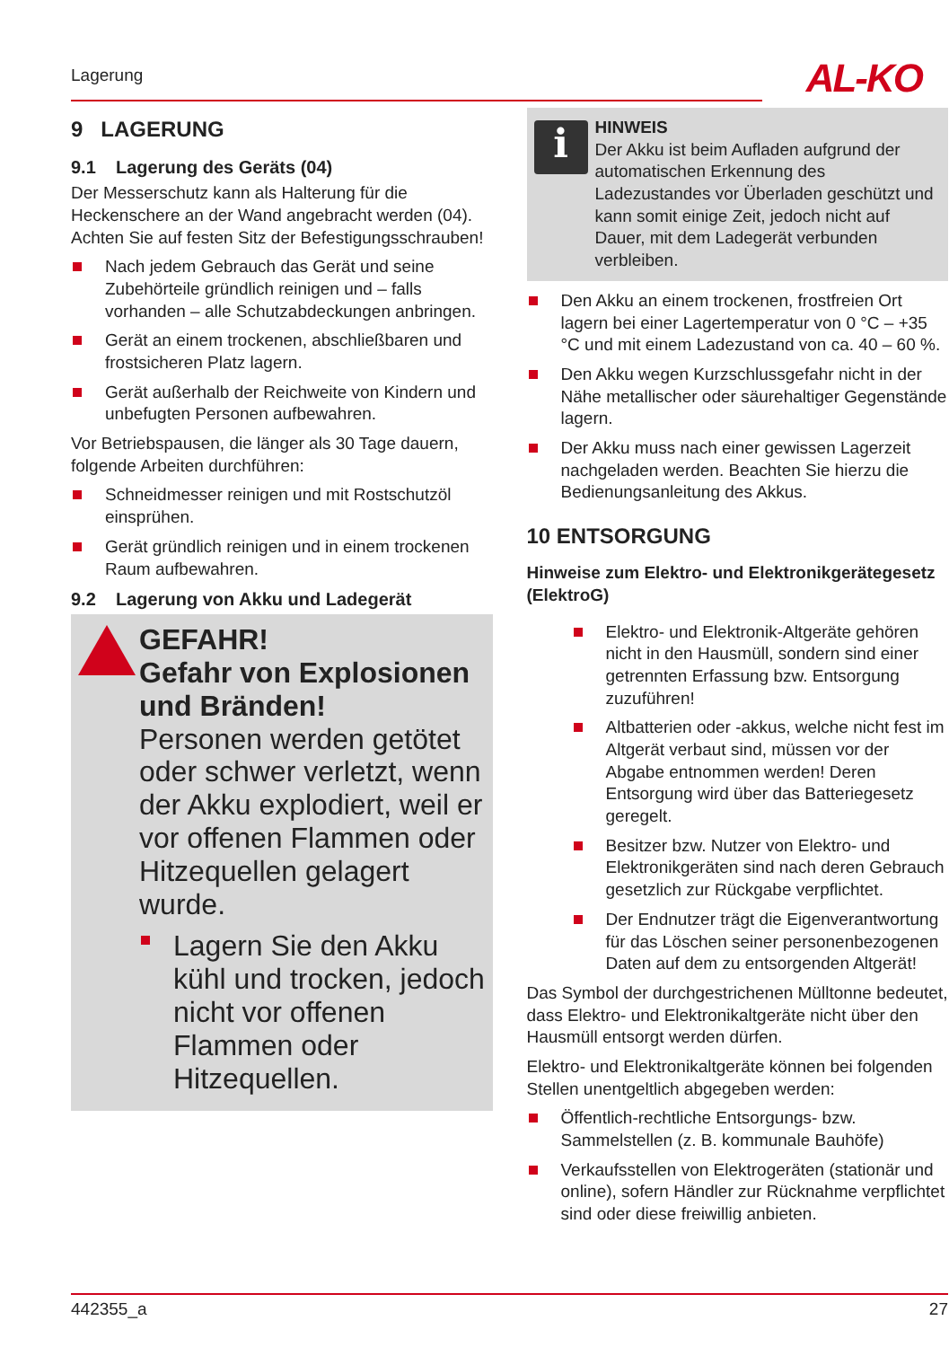Lagerung AL-KO
9 LAGERUNG
9.1 Lagerung des Geräts (04)
Der Messerschutz kann als Halterung für die Heckenschere an der Wand angebracht werden (04). Achten Sie auf festen Sitz der Befestigungsschrauben!
Nach jedem Gebrauch das Gerät und seine Zubehörteile gründlich reinigen und – falls vorhanden – alle Schutzabdeckungen anbringen.
Gerät an einem trockenen, abschließbaren und frostsicheren Platz lagern.
Gerät außerhalb der Reichweite von Kindern und unbefugten Personen aufbewahren.
Vor Betriebspausen, die länger als 30 Tage dauern, folgende Arbeiten durchführen:
Schneidmesser reinigen und mit Rostschutzöl einsprühen.
Gerät gründlich reinigen und in einem trockenen Raum aufbewahren.
9.2 Lagerung von Akku und Ladegerät
GEFAHR!
Gefahr von Explosionen und Bränden!
Personen werden getötet oder schwer verletzt, wenn der Akku explodiert, weil er vor offenen Flammen oder Hitzequellen gelagert wurde.
Lagern Sie den Akku kühl und trocken, jedoch nicht vor offenen Flammen oder Hitzequellen.
i
HINWEIS
Der Akku ist beim Aufladen aufgrund der automatischen Erkennung des Ladezustandes vor Überladen geschützt und kann somit einige Zeit, jedoch nicht auf Dauer, mit dem Ladegerät verbunden verbleiben.
Den Akku an einem trockenen, frostfreien Ort lagern bei einer Lagertemperatur von 0 °C – +35 °C und mit einem Ladezustand von ca. 40 – 60 %.
Den Akku wegen Kurzschlussgefahr nicht in der Nähe metallischer oder säurehaltiger Gegenstände lagern.
Der Akku muss nach einer gewissen Lagerzeit nachgeladen werden. Beachten Sie hierzu die Bedienungsanleitung des Akkus.
10 ENTSORGUNG
Hinweise zum Elektro- und Elektronikgerätegesetz (ElektroG)
Elektro- und Elektronik-Altgeräte gehören nicht in den Hausmüll, sondern sind einer getrennten Erfassung bzw. Entsorgung zuzuführen!
Altbatterien oder -akkus, welche nicht fest im Altgerät verbaut sind, müssen vor der Abgabe entnommen werden! Deren Entsorgung wird über das Batteriegesetz geregelt.
Besitzer bzw. Nutzer von Elektro- und Elektronikgeräten sind nach deren Gebrauch gesetzlich zur Rückgabe verpflichtet.
Der Endnutzer trägt die Eigenverantwortung für das Löschen seiner personenbezogenen Daten auf dem zu entsorgenden Altgerät!
Das Symbol der durchgestrichenen Mülltonne bedeutet, dass Elektro- und Elektronikaltgeräte nicht über den Hausmüll entsorgt werden dürfen.
Elektro- und Elektronikaltgeräte können bei folgenden Stellen unentgeltlich abgegeben werden:
Öffentlich-rechtliche Entsorgungs- bzw. Sammelstellen (z. B. kommunale Bauhöfe)
Verkaufsstellen von Elektrogeräten (stationär und online), sofern Händler zur Rücknahme verpflichtet sind oder diese freiwillig anbieten.
442355_a 27